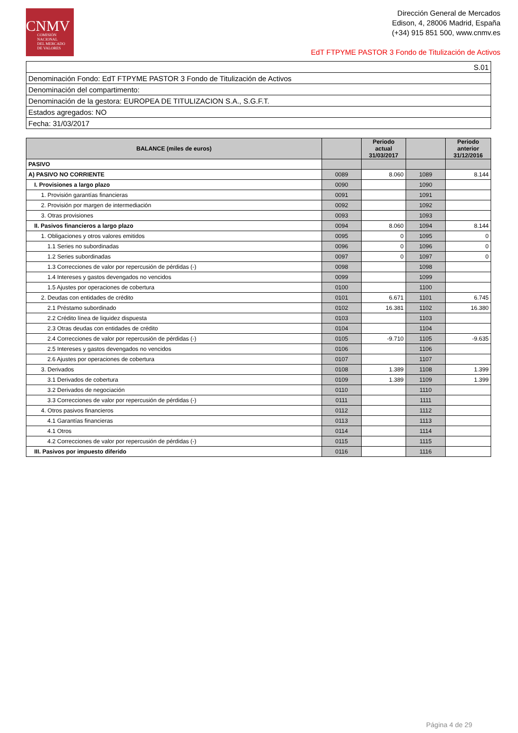CNMV
COMISIÓN
NACIONAL
DEL MERCADO
DE VALORES
Dirección General de Mercados
Edison, 4, 28006 Madrid, España
(+34) 915 851 500, www.cnmv.es
EdT FTPYME PASTOR 3 Fondo de Titulización de Activos
| S.01 |
| Denominación Fondo: EdT FTPYME PASTOR 3 Fondo de Titulización de Activos |
| Denominación del compartimento: |
| Denominación de la gestora: EUROPEA DE TITULIZACION S.A., S.G.F.T. |
| Estados agregados: NO |
| Fecha: 31/03/2017 |
| BALANCE (miles de euros) | | Periodo actual 31/03/2017 | | Periodo anterior 31/12/2016 |
| --- | --- | --- | --- | --- |
| PASIVO | | | | |
| A) PASIVO NO CORRIENTE | 0089 | 8.060 | 1089 | 8.144 |
| I. Provisiones a largo plazo | 0090 | | 1090 | |
| 1. Provisión garantías financieras | 0091 | | 1091 | |
| 2. Provisión por margen de intermediación | 0092 | | 1092 | |
| 3. Otras provisiones | 0093 | | 1093 | |
| II. Pasivos financieros a largo plazo | 0094 | 8.060 | 1094 | 8.144 |
| 1. Obligaciones y otros valores emitidos | 0095 | 0 | 1095 | 0 |
| 1.1 Series no subordinadas | 0096 | 0 | 1096 | 0 |
| 1.2 Series subordinadas | 0097 | 0 | 1097 | 0 |
| 1.3 Correcciones de valor por repercusión de pérdidas (-) | 0098 | | 1098 | |
| 1.4 Intereses y gastos devengados no vencidos | 0099 | | 1099 | |
| 1.5 Ajustes por operaciones de cobertura | 0100 | | 1100 | |
| 2. Deudas con entidades de crédito | 0101 | 6.671 | 1101 | 6.745 |
| 2.1 Préstamo subordinado | 0102 | 16.381 | 1102 | 16.380 |
| 2.2 Crédito línea de liquidez dispuesta | 0103 | | 1103 | |
| 2.3 Otras deudas con entidades de crédito | 0104 | | 1104 | |
| 2.4 Correcciones de valor por repercusión de pérdidas (-) | 0105 | -9.710 | 1105 | -9.635 |
| 2.5 Intereses y gastos devengados no vencidos | 0106 | | 1106 | |
| 2.6 Ajustes por operaciones de cobertura | 0107 | | 1107 | |
| 3. Derivados | 0108 | 1.389 | 1108 | 1.399 |
| 3.1 Derivados de cobertura | 0109 | 1.389 | 1109 | 1.399 |
| 3.2 Derivados de negociación | 0110 | | 1110 | |
| 3.3 Correcciones de valor por repercusión de pérdidas (-) | 0111 | | 1111 | |
| 4. Otros pasivos financieros | 0112 | | 1112 | |
| 4.1 Garantías financieras | 0113 | | 1113 | |
| 4.1 Otros | 0114 | | 1114 | |
| 4.2 Correcciones de valor por repercusión de pérdidas (-) | 0115 | | 1115 | |
| III. Pasivos por impuesto diferido | 0116 | | 1116 | |
Página 4 de 29